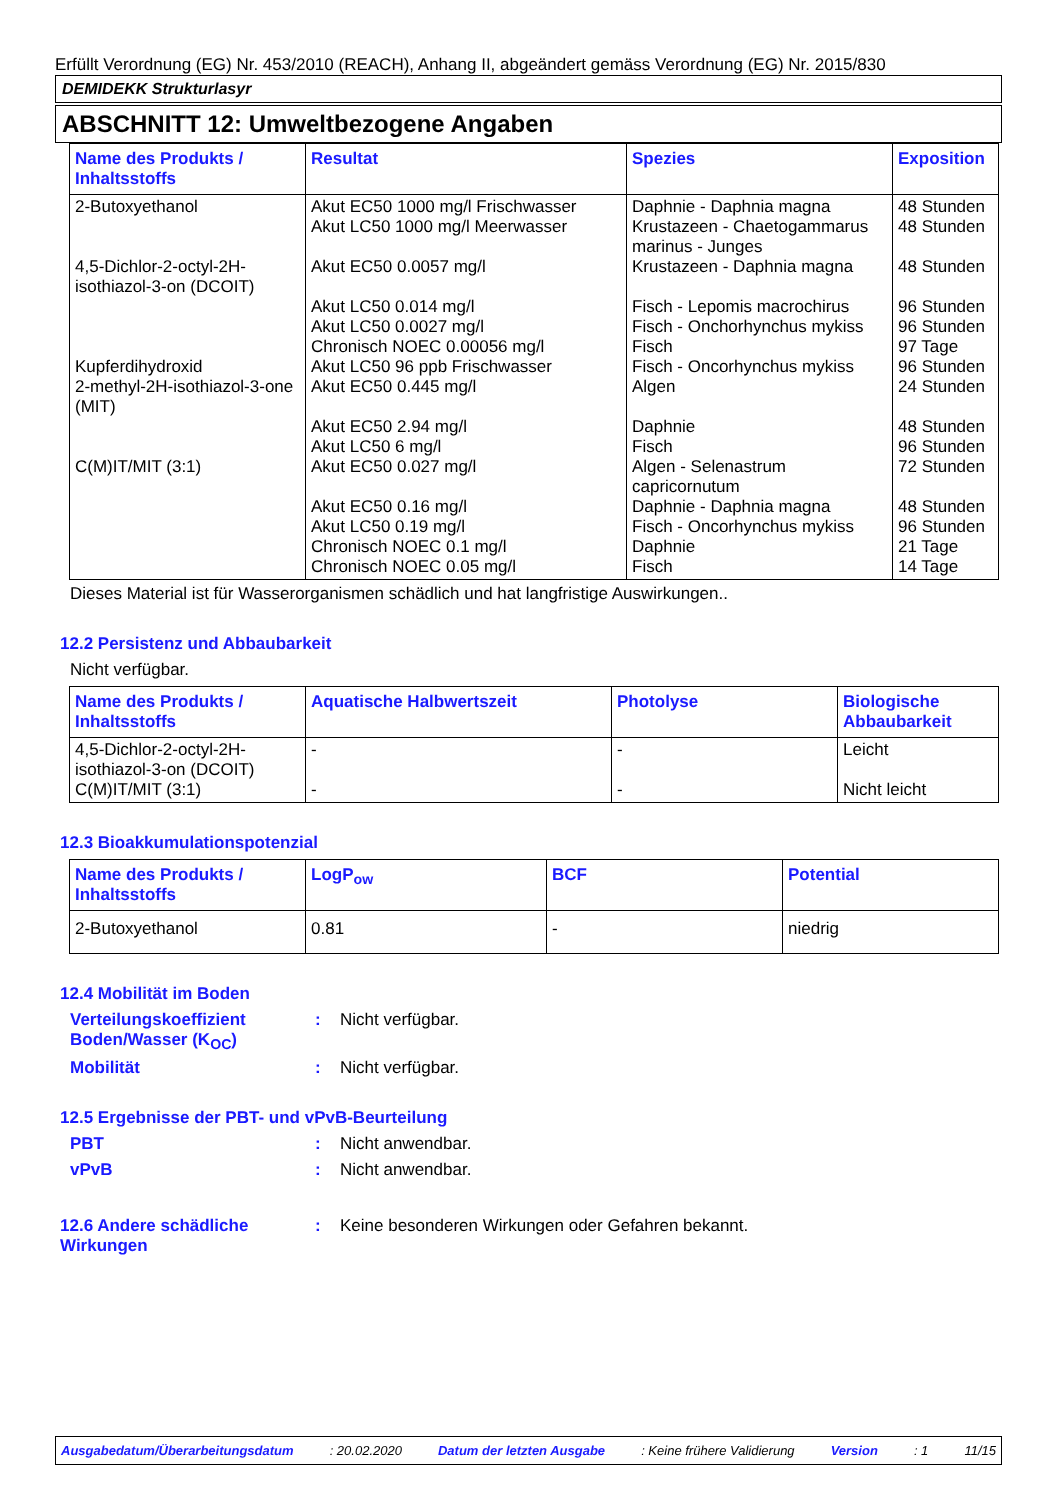Erfüllt Verordnung (EG) Nr. 453/2010 (REACH), Anhang II, abgeändert gemäss Verordnung (EG) Nr. 2015/830
DEMIDEKK Strukturlasyr
ABSCHNITT 12: Umweltbezogene Angaben
| Name des Produkts / Inhaltsstoffs | Resultat | Spezies | Exposition |
| --- | --- | --- | --- |
| 2-Butoxyethanol 4,5-Dichlor-2-octyl-2H-isothiazol-3-on (DCOIT) Kupferdihydroxid 2-methyl-2H-isothiazol-3-one (MIT) C(M)IT/MIT (3:1) | Akut EC50 1000 mg/l Frischwasser Akut LC50 1000 mg/l Meerwasser Akut EC50 0.0057 mg/l Akut LC50 0.014 mg/l Akut LC50 0.0027 mg/l Chronisch NOEC 0.00056 mg/l Akut LC50 96 ppb Frischwasser Akut EC50 0.445 mg/l Akut EC50 2.94 mg/l Akut LC50 6 mg/l Akut EC50 0.027 mg/l Akut EC50 0.16 mg/l Akut LC50 0.19 mg/l Chronisch NOEC 0.1 mg/l Chronisch NOEC 0.05 mg/l | Daphnie - Daphnia magna Krustazeen - Chaetogammarus marinus - Junges Krustazeen - Daphnia magna Fisch - Lepomis macrochirus Fisch - Onchorhynchus mykiss Fisch Fisch - Oncorhynchus mykiss Algen Daphnie Fisch Algen - Selenastrum capricornutum Daphnie - Daphnia magna Fisch - Oncorhynchus mykiss Daphnie Fisch | 48 Stunden 48 Stunden 48 Stunden 96 Stunden 96 Stunden 97 Tage 96 Stunden 24 Stunden 48 Stunden 96 Stunden 72 Stunden 48 Stunden 96 Stunden 21 Tage 14 Tage |
Dieses Material ist für Wasserorganismen schädlich und hat langfristige Auswirkungen..
12.2 Persistenz und Abbaubarkeit
Nicht verfügbar.
| Name des Produkts / Inhaltsstoffs | Aquatische Halbwertszeit | Photolyse | Biologische Abbaubarkeit |
| --- | --- | --- | --- |
| 4,5-Dichlor-2-octyl-2H-isothiazol-3-on (DCOIT) C(M)IT/MIT (3:1) | - - | - - | Leicht Nicht leicht |
12.3 Bioakkumulationspotenzial
| Name des Produkts / Inhaltsstoffs | LogP<sub>ow</sub> | BCF | Potential |
| --- | --- | --- | --- |
| 2-Butoxyethanol | 0.81 | - | niedrig |
12.4 Mobilität im Boden
Verteilungskoeffizient Boden/Wasser (K<sub>OC</sub>)
: Nicht verfügbar.
Mobilität : Nicht verfügbar.
12.5 Ergebnisse der PBT- und vPvB-Beurteilung
PBT : Nicht anwendbar.
vPvB : Nicht anwendbar.
12.6 Andere schädliche Wirkungen
: Keine besonderen Wirkungen oder Gefahren bekannt.
Ausgabedatum/Überarbeitungsdatum : 20.02.2020 Datum der letzten Ausgabe : Keine frühere Validierung Version : 1 11/15